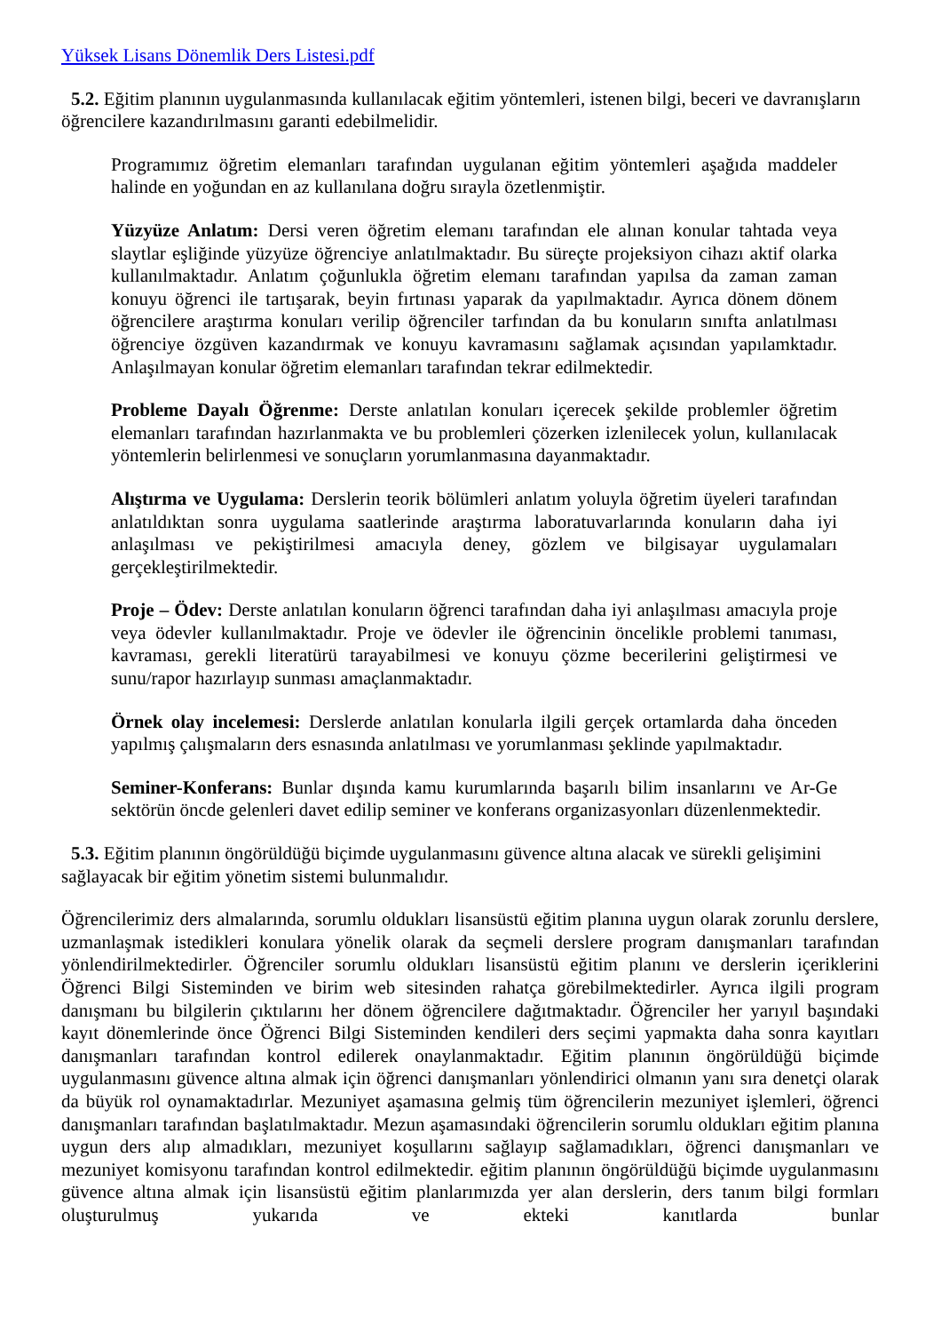Yüksek Lisans Dönemlik Ders Listesi.pdf
5.2. Eğitim planının uygulanmasında kullanılacak eğitim yöntemleri, istenen bilgi, beceri ve davranışların öğrencilere kazandırılmasını garanti edebilmelidir.
Programımız öğretim elemanları tarafından uygulanan eğitim yöntemleri aşağıda maddeler halinde en yoğundan en az kullanılana doğru sırayla özetlenmiştir.
Yüzyüze Anlatım: Dersi veren öğretim elemanı tarafından ele alınan konular tahtada veya slaytlar eşliğinde yüzyüze öğrenciye anlatılmaktadır. Bu süreçte projeksiyon cihazı aktif olarka kullanılmaktadır. Anlatım çoğunlukla öğretim elemanı tarafından yapılsa da zaman zaman konuyu öğrenci ile tartışarak, beyin fırtınası yaparak da yapılmaktadır. Ayrıca dönem dönem öğrencilere araştırma konuları verilip öğrenciler tarfından da bu konuların sınıfta anlatılması öğrenciye özgüven kazandırmak ve konuyu kavramasını sağlamak açısından yapılamktadır. Anlaşılmayan konular öğretim elemanları tarafından tekrar edilmektedir.
Probleme Dayalı Öğrenme: Derste anlatılan konuları içerecek şekilde problemler öğretim elemanları tarafından hazırlanmakta ve bu problemleri çözerken izlenilecek yolun, kullanılacak yöntemlerin belirlenmesi ve sonuçların yorumlanmasına dayanmaktadır.
Alıştırma ve Uygulama: Derslerin teorik bölümleri anlatım yoluyla öğretim üyeleri tarafından anlatıldıktan sonra uygulama saatlerinde araştırma laboratuvarlarında konuların daha iyi anlaşılması ve pekiştirilmesi amacıyla deney, gözlem ve bilgisayar uygulamaları gerçekleştirilmektedir.
Proje – Ödev: Derste anlatılan konuların öğrenci tarafından daha iyi anlaşılması amacıyla proje veya ödevler kullanılmaktadır. Proje ve ödevler ile öğrencinin öncelikle problemi tanıması, kavraması, gerekli literatürü tarayabilmesi ve konuyu çözme becerilerini geliştirmesi ve sunu/rapor hazırlayıp sunması amaçlanmaktadır.
Örnek olay incelemesi: Derslerde anlatılan konularla ilgili gerçek ortamlarda daha önceden yapılmış çalışmaların ders esnasında anlatılması ve yorumlanması şeklinde yapılmaktadır.
Seminer-Konferans: Bunlar dışında kamu kurumlarında başarılı bilim insanlarını ve Ar-Ge sektörün öncde gelenleri davet edilip seminer ve konferans organizasyonları düzenlenmektedir.
5.3. Eğitim planının öngörüldüğü biçimde uygulanmasını güvence altına alacak ve sürekli gelişimini sağlayacak bir eğitim yönetim sistemi bulunmalıdır.
Öğrencilerimiz ders almalarında, sorumlu oldukları lisansüstü eğitim planına uygun olarak zorunlu derslere, uzmanlaşmak istedikleri konulara yönelik olarak da seçmeli derslere program danışmanları tarafından yönlendirilmektedirler. Öğrenciler sorumlu oldukları lisansüstü eğitim planını ve derslerin içeriklerini Öğrenci Bilgi Sisteminden ve birim web sitesinden rahatça görebilmektedirler. Ayrıca ilgili program danışmanı bu bilgilerin çıktılarını her dönem öğrencilere dağıtmaktadır. Öğrenciler her yarıyıl başındaki kayıt dönemlerinde önce Öğrenci Bilgi Sisteminden kendileri ders seçimi yapmakta daha sonra kayıtları danışmanları tarafından kontrol edilerek onaylanmaktadır. Eğitim planının öngörüldüğü biçimde uygulanmasını güvence altına almak için öğrenci danışmanları yönlendirici olmanın yanı sıra denetçi olarak da büyük rol oynamaktadırlar. Mezuniyet aşamasına gelmiş tüm öğrencilerin mezuniyet işlemleri, öğrenci danışmanları tarafından başlatılmaktadır. Mezun aşamasındaki öğrencilerin sorumlu oldukları eğitim planına uygun ders alıp almadıkları, mezuniyet koşullarını sağlayıp sağlamadıkları, öğrenci danışmanları ve mezuniyet komisyonu tarafından kontrol edilmektedir. eğitim planının öngörüldüğü biçimde uygulanmasını güvence altına almak için lisansüstü eğitim planlarımızda yer alan derslerin, ders tanım bilgi formları oluşturulmuş yukarıda ve ekteki kanıtlarda bunlar